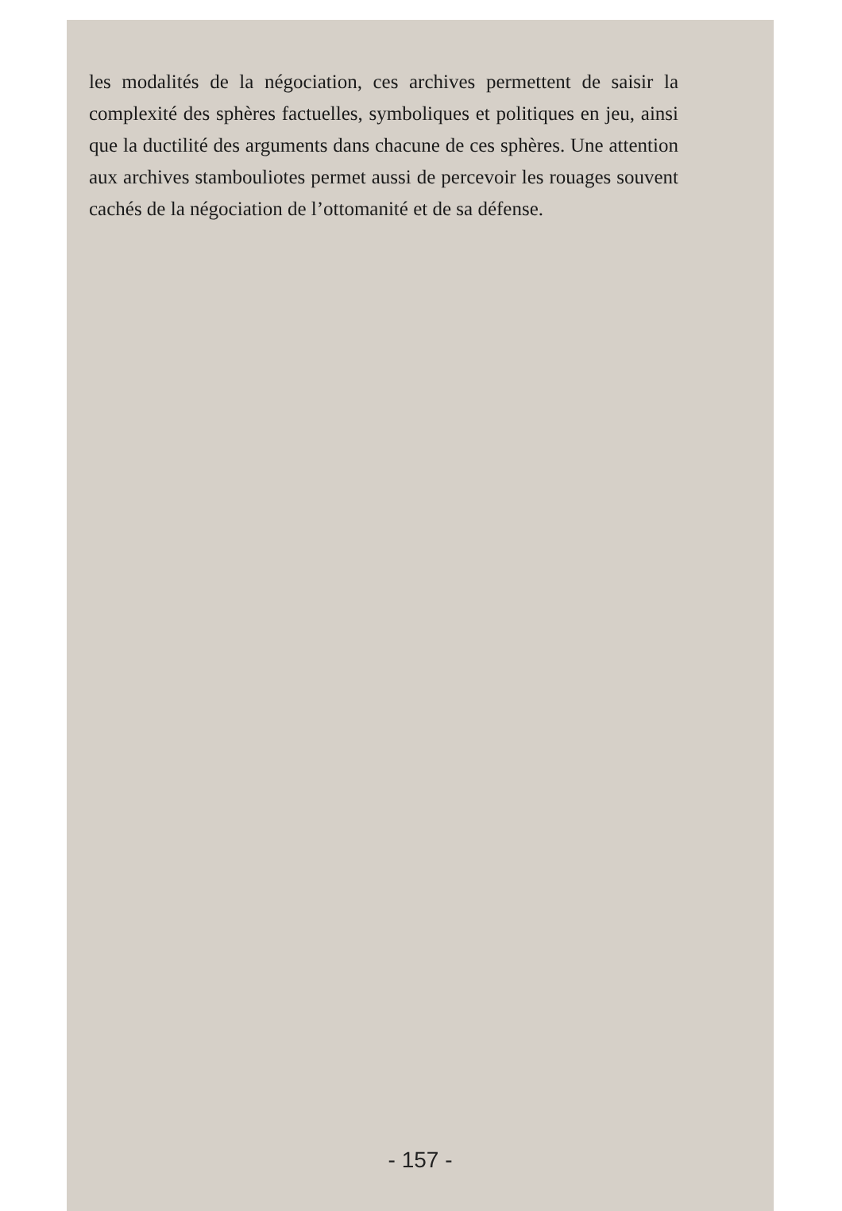les modalités de la négociation, ces archives permettent de saisir la complexité des sphères factuelles, symboliques et politiques en jeu, ainsi que la ductilité des arguments dans chacune de ces sphères. Une attention aux archives stambouliotes permet aussi de percevoir les rouages souvent cachés de la négociation de l’ottomanité et de sa défense.
- 157 -